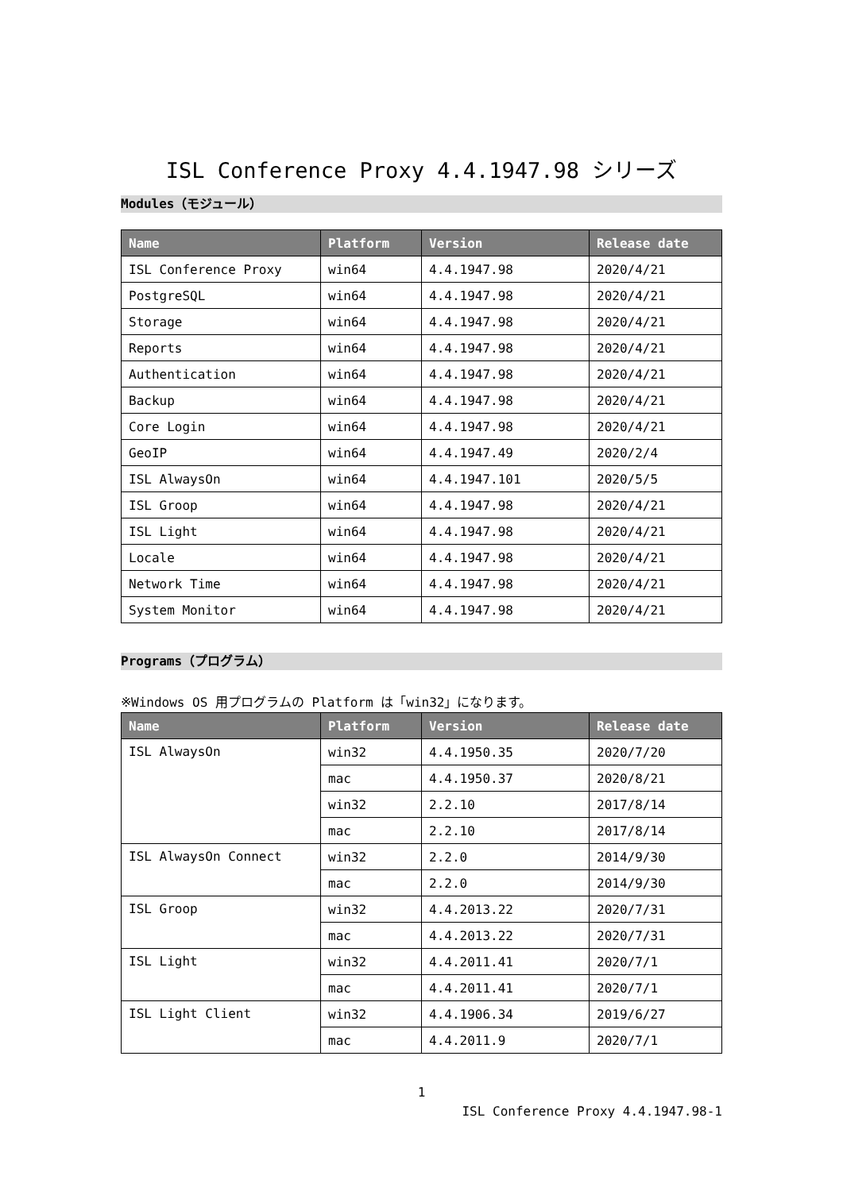ISL Conference Proxy 4.4.1947.98 シリーズ
Modules（モジュール）
| Name | Platform | Version | Release date |
| --- | --- | --- | --- |
| ISL Conference Proxy | win64 | 4.4.1947.98 | 2020/4/21 |
| PostgreSQL | win64 | 4.4.1947.98 | 2020/4/21 |
| Storage | win64 | 4.4.1947.98 | 2020/4/21 |
| Reports | win64 | 4.4.1947.98 | 2020/4/21 |
| Authentication | win64 | 4.4.1947.98 | 2020/4/21 |
| Backup | win64 | 4.4.1947.98 | 2020/4/21 |
| Core Login | win64 | 4.4.1947.98 | 2020/4/21 |
| GeoIP | win64 | 4.4.1947.49 | 2020/2/4 |
| ISL AlwaysOn | win64 | 4.4.1947.101 | 2020/5/5 |
| ISL Groop | win64 | 4.4.1947.98 | 2020/4/21 |
| ISL Light | win64 | 4.4.1947.98 | 2020/4/21 |
| Locale | win64 | 4.4.1947.98 | 2020/4/21 |
| Network Time | win64 | 4.4.1947.98 | 2020/4/21 |
| System Monitor | win64 | 4.4.1947.98 | 2020/4/21 |
Programs（プログラム）
※Windows OS 用プログラムの Platform は「win32」になります。
| Name | Platform | Version | Release date |
| --- | --- | --- | --- |
| ISL AlwaysOn | win32 | 4.4.1950.35 | 2020/7/20 |
| | mac | 4.4.1950.37 | 2020/8/21 |
| | win32 | 2.2.10 | 2017/8/14 |
| | mac | 2.2.10 | 2017/8/14 |
| ISL AlwaysOn Connect | win32 | 2.2.0 | 2014/9/30 |
| | mac | 2.2.0 | 2014/9/30 |
| ISL Groop | win32 | 4.4.2013.22 | 2020/7/31 |
| | mac | 4.4.2013.22 | 2020/7/31 |
| ISL Light | win32 | 4.4.2011.41 | 2020/7/1 |
| | mac | 4.4.2011.41 | 2020/7/1 |
| ISL Light Client | win32 | 4.4.1906.34 | 2019/6/27 |
| | mac | 4.4.2011.9 | 2020/7/1 |
1
ISL Conference Proxy 4.4.1947.98-1